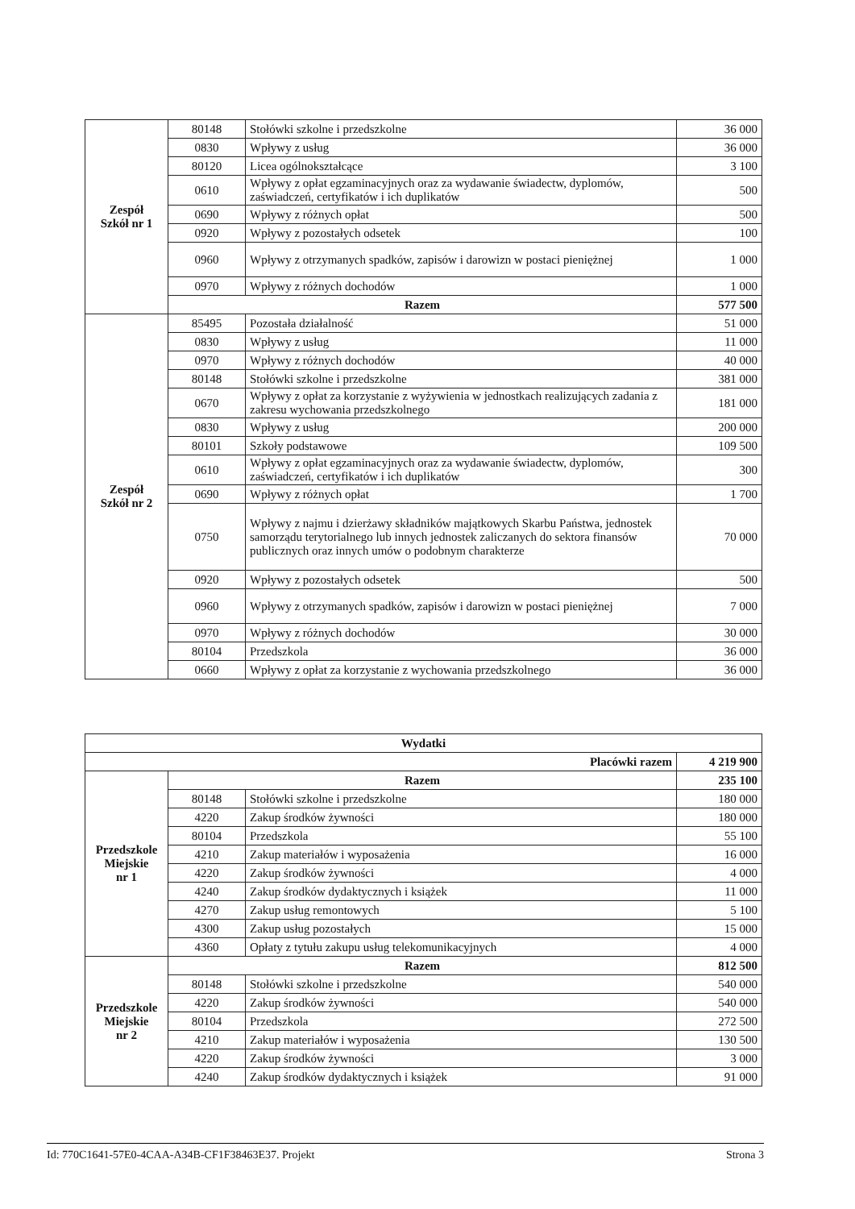| Zespół Szkół nr 1 | 80148 | Stołówki szkolne i przedszkolne | 36 000 |
| | 0830 | Wpływy z usług | 36 000 |
| | 80120 | Licea ogólnokształcące | 3 100 |
| | 0610 | Wpływy z opłat egzaminacyjnych oraz za wydawanie świadectw, dyplomów, zaświadczeń, certyfikatów i ich duplikatów | 500 |
| | 0690 | Wpływy z różnych opłat | 500 |
| | 0920 | Wpływy z pozostałych odsetek | 100 |
| | 0960 | Wpływy z otrzymanych spadków, zapisów i darowizn w postaci pieniężnej | 1 000 |
| | 0970 | Wpływy z różnych dochodów | 1 000 |
| | Razem | | 577 500 |
| Zespół Szkół nr 2 | 85495 | Pozostała działalność | 51 000 |
| | 0830 | Wpływy z usług | 11 000 |
| | 0970 | Wpływy z różnych dochodów | 40 000 |
| | 80148 | Stołówki szkolne i przedszkolne | 381 000 |
| | 0670 | Wpływy z opłat za korzystanie z wyżywienia w jednostkach realizujących zadania z zakresu wychowania przedszkolnego | 181 000 |
| | 0830 | Wpływy z usług | 200 000 |
| | 80101 | Szkoły podstawowe | 109 500 |
| | 0610 | Wpływy z opłat egzaminacyjnych oraz za wydawanie świadectw, dyplomów, zaświadczeń, certyfikatów i ich duplikatów | 300 |
| | 0690 | Wpływy z różnych opłat | 1 700 |
| | 0750 | Wpływy z najmu i dzierżawy składników majątkowych Skarbu Państwa, jednostek samorządu terytorialnego lub innych jednostek zaliczanych do sektora finansów publicznych oraz innych umów o podobnym charakterze | 70 000 |
| | 0920 | Wpływy z pozostałych odsetek | 500 |
| | 0960 | Wpływy z otrzymanych spadków, zapisów i darowizn w postaci pieniężnej | 7 000 |
| | 0970 | Wpływy z różnych dochodów | 30 000 |
| | 80104 | Przedszkola | 36 000 |
| | 0660 | Wpływy z opłat za korzystanie z wychowania przedszkolnego | 36 000 |
| Wydatki | | | |
| Placówki razem | | | 4 219 900 |
| Przedszkole Miejskie nr 1 | Razem | | 235 100 |
| | 80148 | Stołówki szkolne i przedszkolne | 180 000 |
| | 4220 | Zakup środków żywności | 180 000 |
| | 80104 | Przedszkola | 55 100 |
| | 4210 | Zakup materiałów i wyposażenia | 16 000 |
| | 4220 | Zakup środków żywności | 4 000 |
| | 4240 | Zakup środków dydaktycznych i książek | 11 000 |
| | 4270 | Zakup usług remontowych | 5 100 |
| | 4300 | Zakup usług pozostałych | 15 000 |
| | 4360 | Opłaty z tytułu zakupu usług telekomunikacyjnych | 4 000 |
| Przedszkole Miejskie nr 2 | Razem | | 812 500 |
| | 80148 | Stołówki szkolne i przedszkolne | 540 000 |
| | 4220 | Zakup środków żywności | 540 000 |
| | 80104 | Przedszkola | 272 500 |
| | 4210 | Zakup materiałów i wyposażenia | 130 500 |
| | 4220 | Zakup środków żywności | 3 000 |
| | 4240 | Zakup środków dydaktycznych i książek | 91 000 |
Id: 770C1641-57E0-4CAA-A34B-CF1F38463E37. Projekt Strona 3